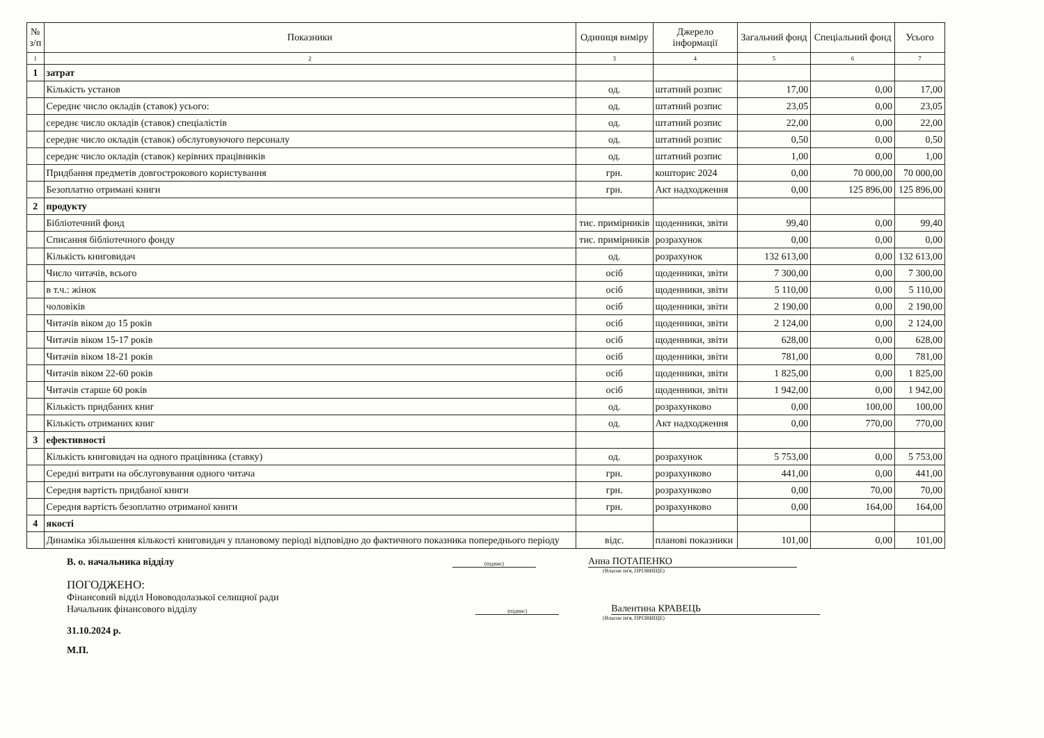| № з/п | Показники | Одиниця виміру | Джерело інформації | Загальний фонд | Спеціальний фонд | Усього |
| --- | --- | --- | --- | --- | --- | --- |
| 1 | 2 | 3 | 4 | 5 | 6 | 7 |
| 1 | затрат | | | | | |
| | Кількість установ | од. | штатний розпис | 17,00 | 0,00 | 17,00 |
| | Середнє число окладів (ставок) усього: | од. | штатний розпис | 23,05 | 0,00 | 23,05 |
| | середнє число окладів (ставок) спеціалістів | од. | штатний розпис | 22,00 | 0,00 | 22,00 |
| | середнє число окладів (ставок) обслуговуючого персоналу | од. | штатний розпис | 0,50 | 0,00 | 0,50 |
| | середнє число окладів (ставок) керівних працівників | од. | штатний розпис | 1,00 | 0,00 | 1,00 |
| | Придбання предметів довгострокового користування | грн. | кошторис 2024 | 0,00 | 70 000,00 | 70 000,00 |
| | Безоплатно отримані книги | грн. | Акт надходження | 0,00 | 125 896,00 | 125 896,00 |
| 2 | продукту | | | | | |
| | Бібліотечний фонд | тис. примірників | щоденники, звіти | 99,40 | 0,00 | 99,40 |
| | Списання бібліотечного фонду | тис. примірників | розрахунок | 0,00 | 0,00 | 0,00 |
| | Кількість книговидач | од. | розрахунок | 132 613,00 | 0,00 | 132 613,00 |
| | Число читачів, всього | осіб | щоденники, звіти | 7 300,00 | 0,00 | 7 300,00 |
| | в т.ч.: жінок | осіб | щоденники, звіти | 5 110,00 | 0,00 | 5 110,00 |
| | чоловіків | осіб | щоденники, звіти | 2 190,00 | 0,00 | 2 190,00 |
| | Читачів віком до 15 років | осіб | щоденники, звіти | 2 124,00 | 0,00 | 2 124,00 |
| | Читачів віком 15-17 років | осіб | щоденники, звіти | 628,00 | 0,00 | 628,00 |
| | Читачів віком 18-21 років | осіб | щоденники, звіти | 781,00 | 0,00 | 781,00 |
| | Читачів віком 22-60 років | осіб | щоденники, звіти | 1 825,00 | 0,00 | 1 825,00 |
| | Читачів старше 60 років | осіб | щоденники, звіти | 1 942,00 | 0,00 | 1 942,00 |
| | Кількість придбаних книг | од. | розрахунково | 0,00 | 100,00 | 100,00 |
| | Кількість отриманих книг | од. | Акт надходження | 0,00 | 770,00 | 770,00 |
| 3 | ефективності | | | | | |
| | Кількість книговидач на одного працівника (ставку) | од. | розрахунок | 5 753,00 | 0,00 | 5 753,00 |
| | Середні витрати на обслуговування одного читача | грн. | розрахунково | 441,00 | 0,00 | 441,00 |
| | Середня вартість придбаної книги | грн. | розрахунково | 0,00 | 70,00 | 70,00 |
| | Середня вартість безоплатно отриманої книги | грн. | розрахунково | 0,00 | 164,00 | 164,00 |
| 4 | якості | | | | | |
| | Динаміка збільшення кількості книговидач у плановому періоді відповідно до фактичного показника попереднього періоду | відс. | планові показники | 101,00 | 0,00 | 101,00 |
В. о. начальника відділу
(підпис)
Анна ПОТАПЕНКО
(Власне ім'я, ПРІЗВИЩЕ)
ПОГОДЖЕНО:
Фінансовий відділ Нововодолазької селищної ради
Начальник фінансового відділу
(підпис)
Валентина КРАВЕЦЬ
(Власне ім'я, ПРІЗВИЩЕ)
31.10.2024 р.
М.П.